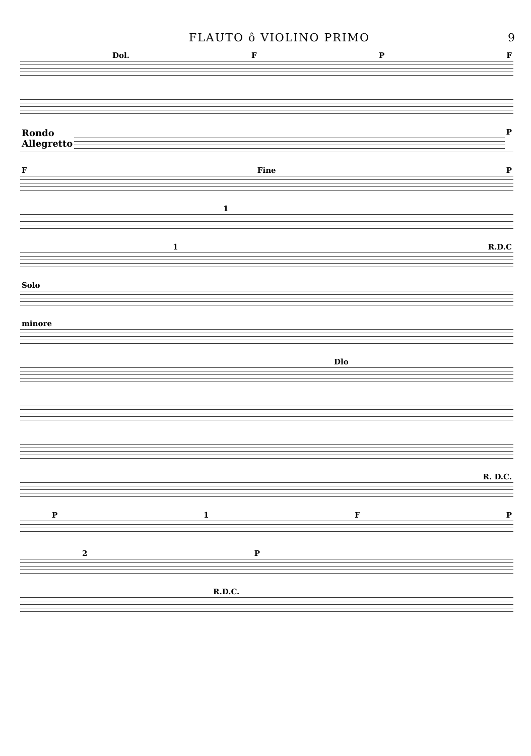FLAUTO ô VIOLINO PRIMO 9
Dol. FPF
Rondo
Allegretto P
F Fine P
1
1 R.D.C
Solo
minore
Dlo
R. D.C.
P 1 FP
2 P
R.D.C.